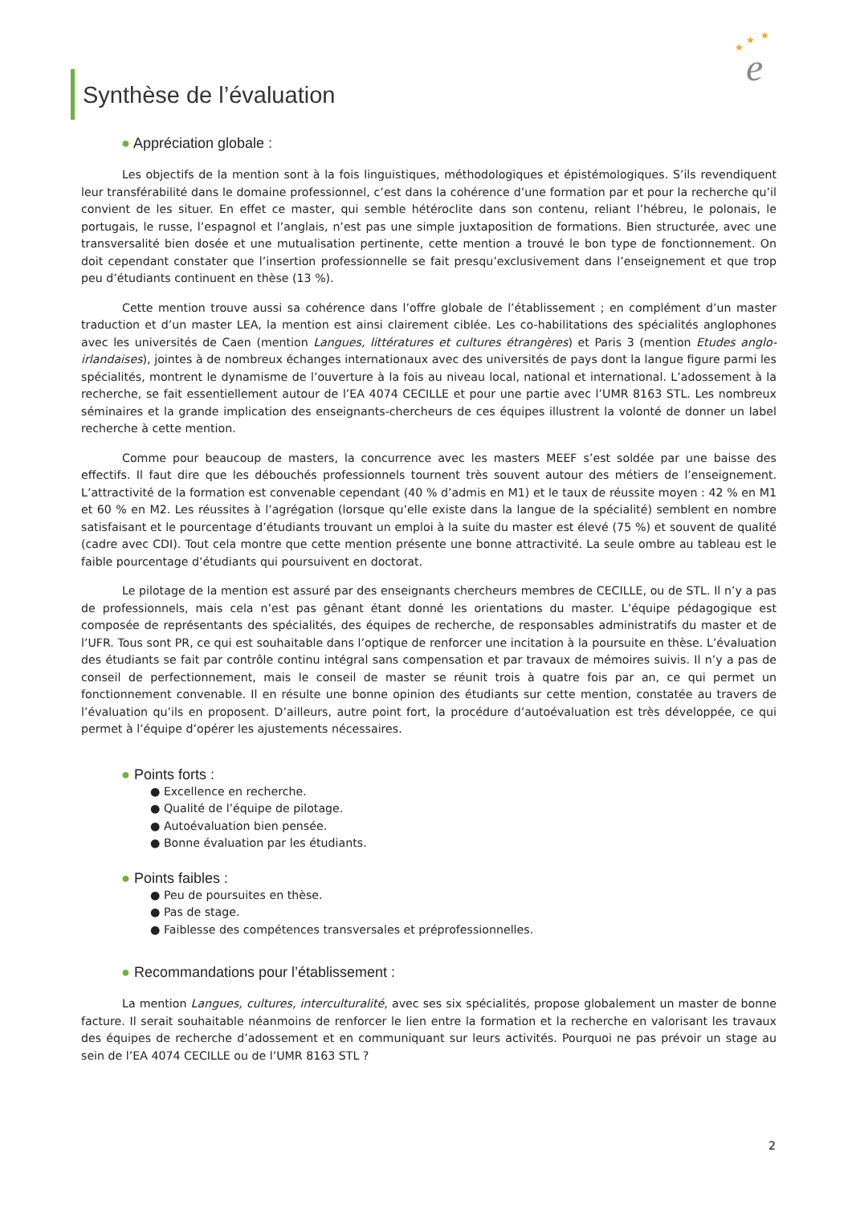★
★
★
e
Synthèse de l’évaluation
● Appréciation globale :
Les objectifs de la mention sont à la fois linguistiques, méthodologiques et épistémologiques. S’ils revendiquent leur transférabilité dans le domaine professionnel, c’est dans la cohérence d’une formation par et pour la recherche qu’il convient de les situer. En effet ce master, qui semble hétéroclite dans son contenu, reliant l’hébreu, le polonais, le portugais, le russe, l’espagnol et l’anglais, n’est pas une simple juxtaposition de formations. Bien structurée, avec une transversalité bien dosée et une mutualisation pertinente, cette mention a trouvé le bon type de fonctionnement. On doit cependant constater que l’insertion professionnelle se fait presqu’exclusivement dans l’enseignement et que trop peu d’étudiants continuent en thèse (13 %).
Cette mention trouve aussi sa cohérence dans l’offre globale de l’établissement ; en complément d’un master traduction et d’un master LEA, la mention est ainsi clairement ciblée. Les co-habilitations des spécialités anglophones avec les universités de Caen (mention Langues, littératures et cultures étrangères) et Paris 3 (mention Etudes anglo-irlandaises), jointes à de nombreux échanges internationaux avec des universités de pays dont la langue figure parmi les spécialités, montrent le dynamisme de l’ouverture à la fois au niveau local, national et international. L’adossement à la recherche, se fait essentiellement autour de l’EA 4074 CECILLE et pour une partie avec l’UMR 8163 STL. Les nombreux séminaires et la grande implication des enseignants-chercheurs de ces équipes illustrent la volonté de donner un label recherche à cette mention.
Comme pour beaucoup de masters, la concurrence avec les masters MEEF s’est soldée par une baisse des effectifs. Il faut dire que les débouchés professionnels tournent très souvent autour des métiers de l’enseignement. L’attractivité de la formation est convenable cependant (40 % d’admis en M1) et le taux de réussite moyen : 42 % en M1 et 60 % en M2. Les réussites à l’agrégation (lorsque qu’elle existe dans la langue de la spécialité) semblent en nombre satisfaisant et le pourcentage d’étudiants trouvant un emploi à la suite du master est élevé (75 %) et souvent de qualité (cadre avec CDI). Tout cela montre que cette mention présente une bonne attractivité. La seule ombre au tableau est le faible pourcentage d’étudiants qui poursuivent en doctorat.
Le pilotage de la mention est assuré par des enseignants chercheurs membres de CECILLE, ou de STL. Il n’y a pas de professionnels, mais cela n’est pas gênant étant donné les orientations du master. L’équipe pédagogique est composée de représentants des spécialités, des équipes de recherche, de responsables administratifs du master et de l’UFR. Tous sont PR, ce qui est souhaitable dans l’optique de renforcer une incitation à la poursuite en thèse. L’évaluation des étudiants se fait par contrôle continu intégral sans compensation et par travaux de mémoires suivis. Il n’y a pas de conseil de perfectionnement, mais le conseil de master se réunit trois à quatre fois par an, ce qui permet un fonctionnement convenable. Il en résulte une bonne opinion des étudiants sur cette mention, constatée au travers de l’évaluation qu’ils en proposent. D’ailleurs, autre point fort, la procédure d’autoévaluation est très développée, ce qui permet à l’équipe d’opérer les ajustements nécessaires.
● Points forts :
● Excellence en recherche.
● Qualité de l’équipe de pilotage.
● Autoévaluation bien pensée.
● Bonne évaluation par les étudiants.
● Points faibles :
● Peu de poursuites en thèse.
● Pas de stage.
● Faiblesse des compétences transversales et préprofessionnelles.
● Recommandations pour l’établissement :
La mention Langues, cultures, interculturalité, avec ses six spécialités, propose globalement un master de bonne facture. Il serait souhaitable néanmoins de renforcer le lien entre la formation et la recherche en valorisant les travaux des équipes de recherche d’adossement et en communiquant sur leurs activités. Pourquoi ne pas prévoir un stage au sein de l’EA 4074 CECILLE ou de l’UMR 8163 STL ?
2